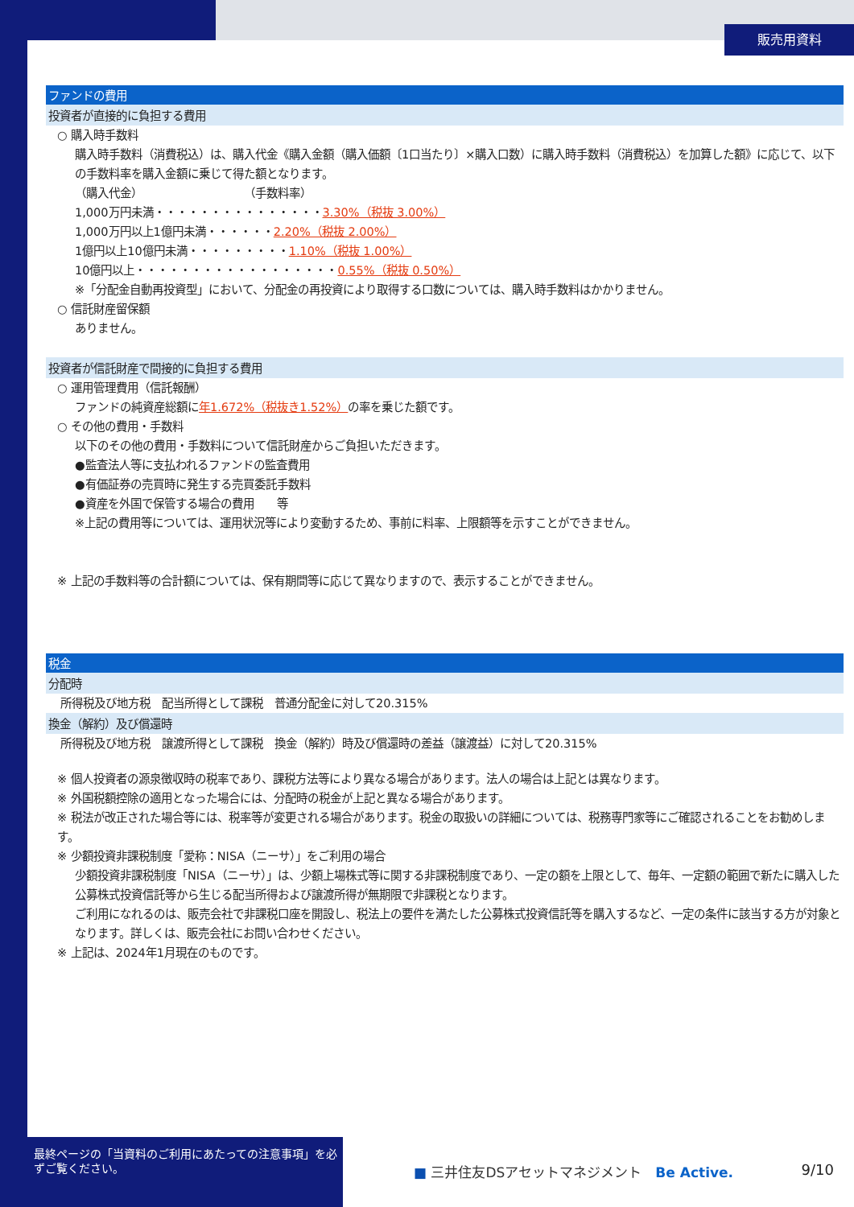販売用資料
ファンドの費用
投資者が直接的に負担する費用
○ 購入時手数料
購入時手数料（消費税込）は、購入代金《購入金額（購入価額〔1口当たり〕×購入口数）に購入時手数料（消費税込）を加算した額》に応じて、以下の手数料率を購入金額に乗じて得た額となります。
（購入代金）　　　　　　　　　　（手数料率）
1,000万円未満・・・・・・・・・・・・・・・3.30%（税抜 3.00%）
1,000万円以上1億円未満・・・・・・2.20%（税抜 2.00%）
1億円以上10億円未満・・・・・・・・・1.10%（税抜 1.00%）
10億円以上・・・・・・・・・・・・・・・・・・0.55%（税抜 0.50%）
※「分配金自動再投資型」において、分配金の再投資により取得する口数については、購入時手数料はかかりません。
○ 信託財産留保額
ありません。
投資者が信託財産で間接的に負担する費用
○ 運用管理費用（信託報酬）
ファンドの純資産総額に年1.672%（税抜き1.52%）の率を乗じた額です。
○ その他の費用・手数料
以下のその他の費用・手数料について信託財産からご負担いただきます。
●監査法人等に支払われるファンドの監査費用
●有価証券の売買時に発生する売買委託手数料
●資産を外国で保管する場合の費用　　等
※上記の費用等については、運用状況等により変動するため、事前に料率、上限額等を示すことができません。
※ 上記の手数料等の合計額については、保有期間等に応じて異なりますので、表示することができません。
税金
分配時
所得税及び地方税　配当所得として課税　普通分配金に対して20.315%
換金（解約）及び償還時
所得税及び地方税　譲渡所得として課税　換金（解約）時及び償還時の差益（譲渡益）に対して20.315%
※ 個人投資者の源泉徴収時の税率であり、課税方法等により異なる場合があります。法人の場合は上記とは異なります。
※ 外国税額控除の適用となった場合には、分配時の税金が上記と異なる場合があります。
※ 税法が改正された場合等には、税率等が変更される場合があります。税金の取扱いの詳細については、税務専門家等にご確認されることをお勧めします。
※ 少額投資非課税制度「愛称：NISA（ニーサ）」をご利用の場合
少額投資非課税制度「NISA（ニーサ）」は、少額上場株式等に関する非課税制度であり、一定の額を上限として、毎年、一定額の範囲で新たに購入した公募株式投資信託等から生じる配当所得および譲渡所得が無期限で非課税となります。
ご利用になれるのは、販売会社で非課税口座を開設し、税法上の要件を満たした公募株式投資信託等を購入するなど、一定の条件に該当する方が対象となります。詳しくは、販売会社にお問い合わせください。
※ 上記は、2024年1月現在のものです。
最終ページの「当資料のご利用にあたっての注意事項」を必ずご覧ください。
■ 三井住友DSアセットマネジメント　Be Active.
9/10